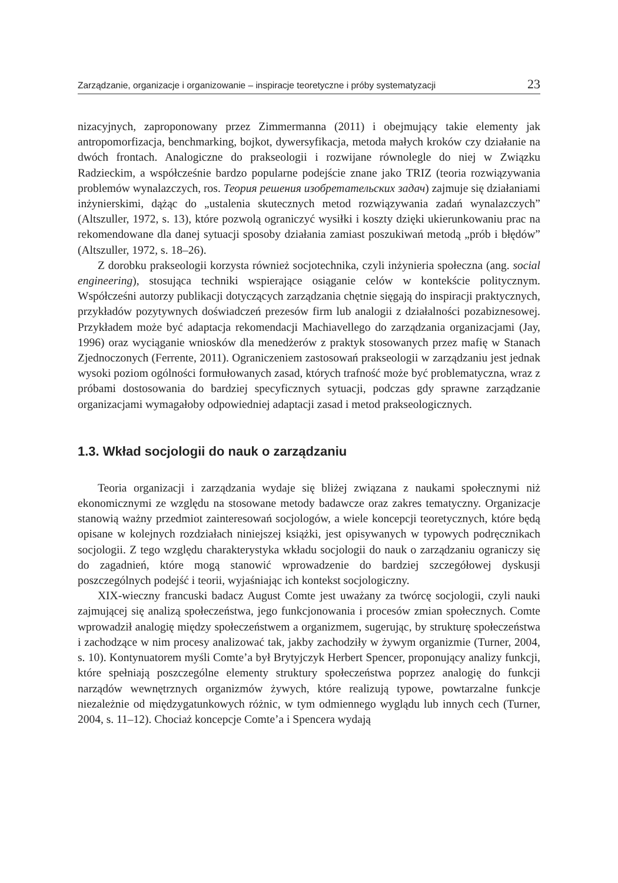Zarządzanie, organizacje i organizowanie – inspiracje teoretyczne i próby systematyzacji 23
nizacyjnych, zaproponowany przez Zimmermanna (2011) i obejmujący takie elementy jak antropomorfizacja, benchmarking, bojkot, dywersyfikacja, metoda małych kroków czy działanie na dwóch frontach. Analogiczne do prakseologii i rozwijane równolegle do niej w Związku Radzieckim, a współcześnie bardzo popularne podejście znane jako TRIZ (teoria rozwiązywania problemów wynalazczych, ros. Теория решения изобретательских задач) zajmuje się działaniami inżynierskimi, dążąc do „ustalenia skutecznych metod rozwiązywania zadań wynalazczych” (Altszuller, 1972, s. 13), które pozwolą ograniczyć wysiłki i koszty dzięki ukierunkowaniu prac na rekomendowane dla danej sytuacji sposoby działania zamiast poszukiwań metodą „prób i błędów” (Altszuller, 1972, s. 18–26).
Z dorobku prakseologii korzysta również socjotechnika, czyli inżynieria społeczna (ang. social engineering), stosująca techniki wspierające osiąganie celów w kontekście politycznym. Współcześni autorzy publikacji dotyczących zarządzania chętnie sięgają do inspiracji praktycznych, przykładów pozytywnych doświadczeń prezesów firm lub analogii z działalności pozabiznesowej. Przykładem może być adaptacja rekomendacji Machiavellego do zarządzania organizacjami (Jay, 1996) oraz wyciąganie wniosków dla menedżerów z praktyk stosowanych przez mafię w Stanach Zjednoczonych (Ferrente, 2011). Ograniczeniem zastosowań prakseologii w zarządzaniu jest jednak wysoki poziom ogólności formułowanych zasad, których trafność może być problematyczna, wraz z próbami dostosowania do bardziej specyficznych sytuacji, podczas gdy sprawne zarządzanie organizacjami wymagałoby odpowiedniej adaptacji zasad i metod prakseologicznych.
1.3. Wkład socjologii do nauk o zarządzaniu
Teoria organizacji i zarządzania wydaje się bliżej związana z naukami społecznymi niż ekonomicznymi ze względu na stosowane metody badawcze oraz zakres tematyczny. Organizacje stanowią ważny przedmiot zainteresowań socjologów, a wiele koncepcji teoretycznych, które będą opisane w kolejnych rozdziałach niniejszej książki, jest opisywanych w typowych podręcznikach socjologii. Z tego względu charakterystyka wkładu socjologii do nauk o zarządzaniu ograniczy się do zagadnień, które mogą stanowić wprowadzenie do bardziej szczegółowej dyskusji poszczególnych podejść i teorii, wyjaśniając ich kontekst socjologiczny.
XIX-wieczny francuski badacz August Comte jest uważany za twórcę socjologii, czyli nauki zajmującej się analizą społeczeństwa, jego funkcjonowania i procesów zmian społecznych. Comte wprowadził analogię między społeczeństwem a organizmem, sugerując, by strukturę społeczeństwa i zachodzące w nim procesy analizować tak, jakby zachodziły w żywym organizmie (Turner, 2004, s. 10). Kontynuatorem myśli Comte’a był Brytyjczyk Herbert Spencer, proponujący analizy funkcji, które spełniają poszczególne elementy struktury społeczeństwa poprzez analogię do funkcji narządów wewnętrznych organizmów żywych, które realizują typowe, powtarzalne funkcje niezależnie od międzygatunkowych różnic, w tym odmiennego wyglądu lub innych cech (Turner, 2004, s. 11–12). Chociaż koncepcje Comte’a i Spencera wydają